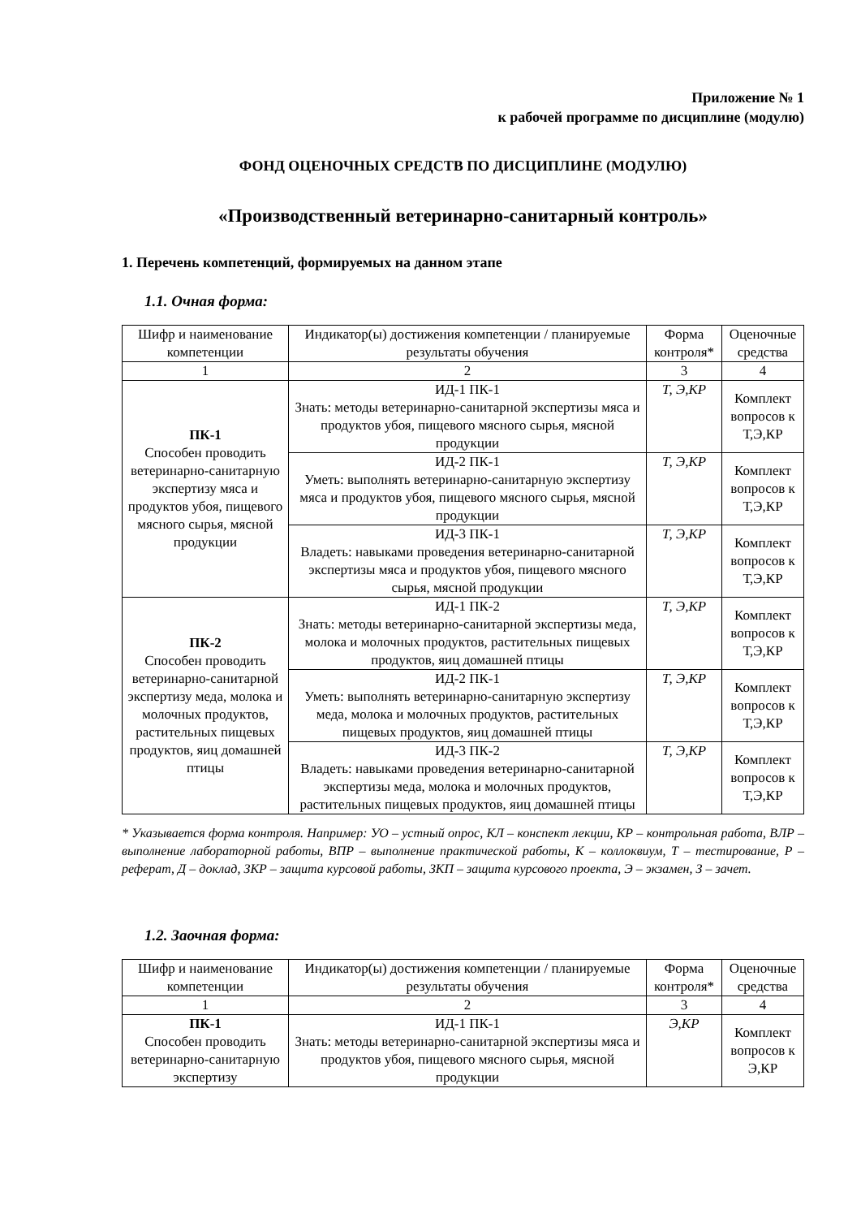Приложение № 1
к рабочей программе по дисциплине (модулю)
ФОНД ОЦЕНОЧНЫХ СРЕДСТВ ПО ДИСЦИПЛИНЕ (МОДУЛЮ)
«Производственный ветеринарно-санитарный контроль»
1. Перечень компетенций, формируемых на данном этапе
1.1. Очная форма:
| Шифр и наименование компетенции | Индикатор(ы) достижения компетенции / планируемые результаты обучения | Форма контроля* | Оценочные средства |
| --- | --- | --- | --- |
| 1 | 2 | 3 | 4 |
| ПК-1 Способен проводить ветеринарно-санитарную экспертизу мяса и продуктов убоя, пищевого мясного сырья, мясной продукции | ИД-1 ПК-1 Знать: методы ветеринарно-санитарной экспертизы мяса и продуктов убоя, пищевого мясного сырья, мясной продукции | Т, Э,КР | Комплект вопросов к Т,Э,КР |
| | ИД-2 ПК-1 Уметь: выполнять ветеринарно-санитарную экспертизу мяса и продуктов убоя, пищевого мясного сырья, мясной продукции | Т, Э,КР | Комплект вопросов к Т,Э,КР |
| | ИД-3 ПК-1 Владеть: навыками проведения ветеринарно-санитарной экспертизы мяса и продуктов убоя, пищевого мясного сырья, мясной продукции | Т, Э,КР | Комплект вопросов к Т,Э,КР |
| ПК-2 Способен проводить ветеринарно-санитарной экспертизу меда, молока и молочных продуктов, растительных пищевых продуктов, яиц домашней птицы | ИД-1 ПК-2 Знать: методы ветеринарно-санитарной экспертизы меда, молока и молочных продуктов, растительных пищевых продуктов, яиц домашней птицы | Т, Э,КР | Комплект вопросов к Т,Э,КР |
| | ИД-2 ПК-1 Уметь: выполнять ветеринарно-санитарную экспертизу меда, молока и молочных продуктов, растительных пищевых продуктов, яиц домашней птицы | Т, Э,КР | Комплект вопросов к Т,Э,КР |
| | ИД-3 ПК-2 Владеть: навыками проведения ветеринарно-санитарной экспертизы меда, молока и молочных продуктов, растительных пищевых продуктов, яиц домашней птицы | Т, Э,КР | Комплект вопросов к Т,Э,КР |
* Указывается форма контроля. Например: УО – устный опрос, КЛ – конспект лекции, КР – контрольная работа, ВЛР – выполнение лабораторной работы, ВПР – выполнение практической работы, К – коллоквиум, Т – тестирование, Р – реферат, Д – доклад, ЗКР – защита курсовой работы, ЗКП – защита курсового проекта, Э – экзамен, З – зачет.
1.2. Заочная форма:
| Шифр и наименование компетенции | Индикатор(ы) достижения компетенции / планируемые результаты обучения | Форма контроля* | Оценочные средства |
| --- | --- | --- | --- |
| 1 | 2 | 3 | 4 |
| ПК-1 Способен проводить ветеринарно-санитарную экспертизу | ИД-1 ПК-1 Знать: методы ветеринарно-санитарной экспертизы мяса и продуктов убоя, пищевого мясного сырья, мясной продукции | Э,КР | Комплект вопросов к Э,КР |